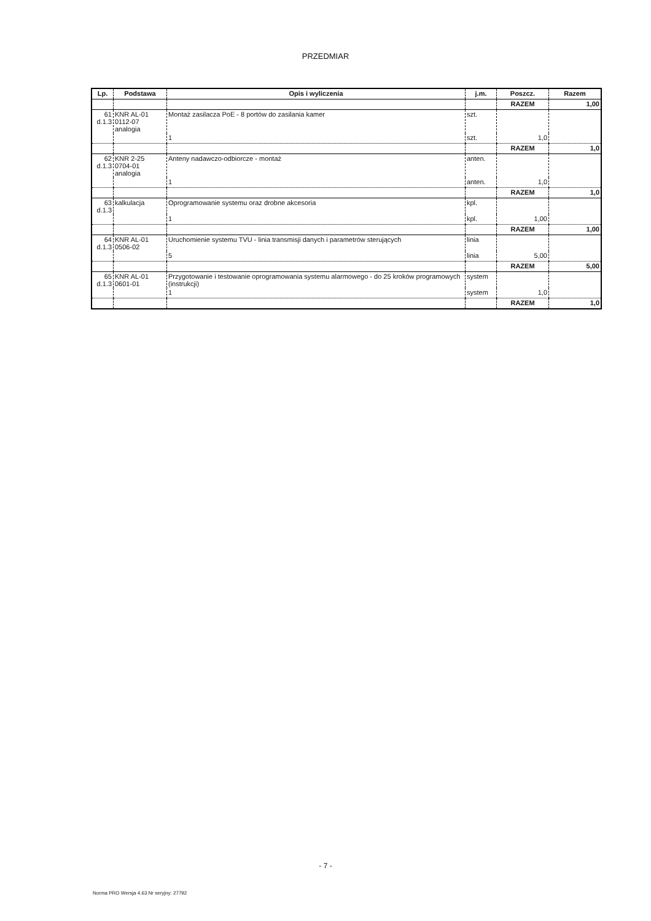PRZEDMIAR
| Lp. | Podstawa | Opis i wyliczenia | j.m. | Poszcz. | Razem |
| --- | --- | --- | --- | --- | --- |
| | | | | RAZEM | 1,00 |
| 61 d.1.3 | KNR AL-01 0112-07 analogia | Montaż zasilacza PoE - 8 portów do zasilania kamer | szt. | | |
| | | 1 | szt. | 1,0 | |
| | | | | RAZEM | 1,0 |
| 62 d.1.3 | KNR 2-25 0704-01 analogia | Anteny nadawczo-odbiorcze - montaż | anten. | | |
| | | 1 | anten. | 1,0 | |
| | | | | RAZEM | 1,0 |
| 63 d.1.3 | kalkulacja | Oprogramowanie systemu oraz drobne akcesoria | kpl. | | |
| | | 1 | kpl. | 1,00 | |
| | | | | RAZEM | 1,00 |
| 64 d.1.3 | KNR AL-01 0506-02 | Uruchomienie systemu TVU - linia transmisji danych i parametrów sterujących | linia | | |
| | | 5 | linia | 5,00 | |
| | | | | RAZEM | 5,00 |
| 65 d.1.3 | KNR AL-01 0601-01 | Przygotowanie i testowanie oprogramowania systemu alarmowego - do 25 kroków programowych (instrukcji) | system | | |
| | | 1 | system | 1,0 | |
| | | | | RAZEM | 1,0 |
- 7 -
Norma PRO Wersja 4.63 Nr seryjny: 27792